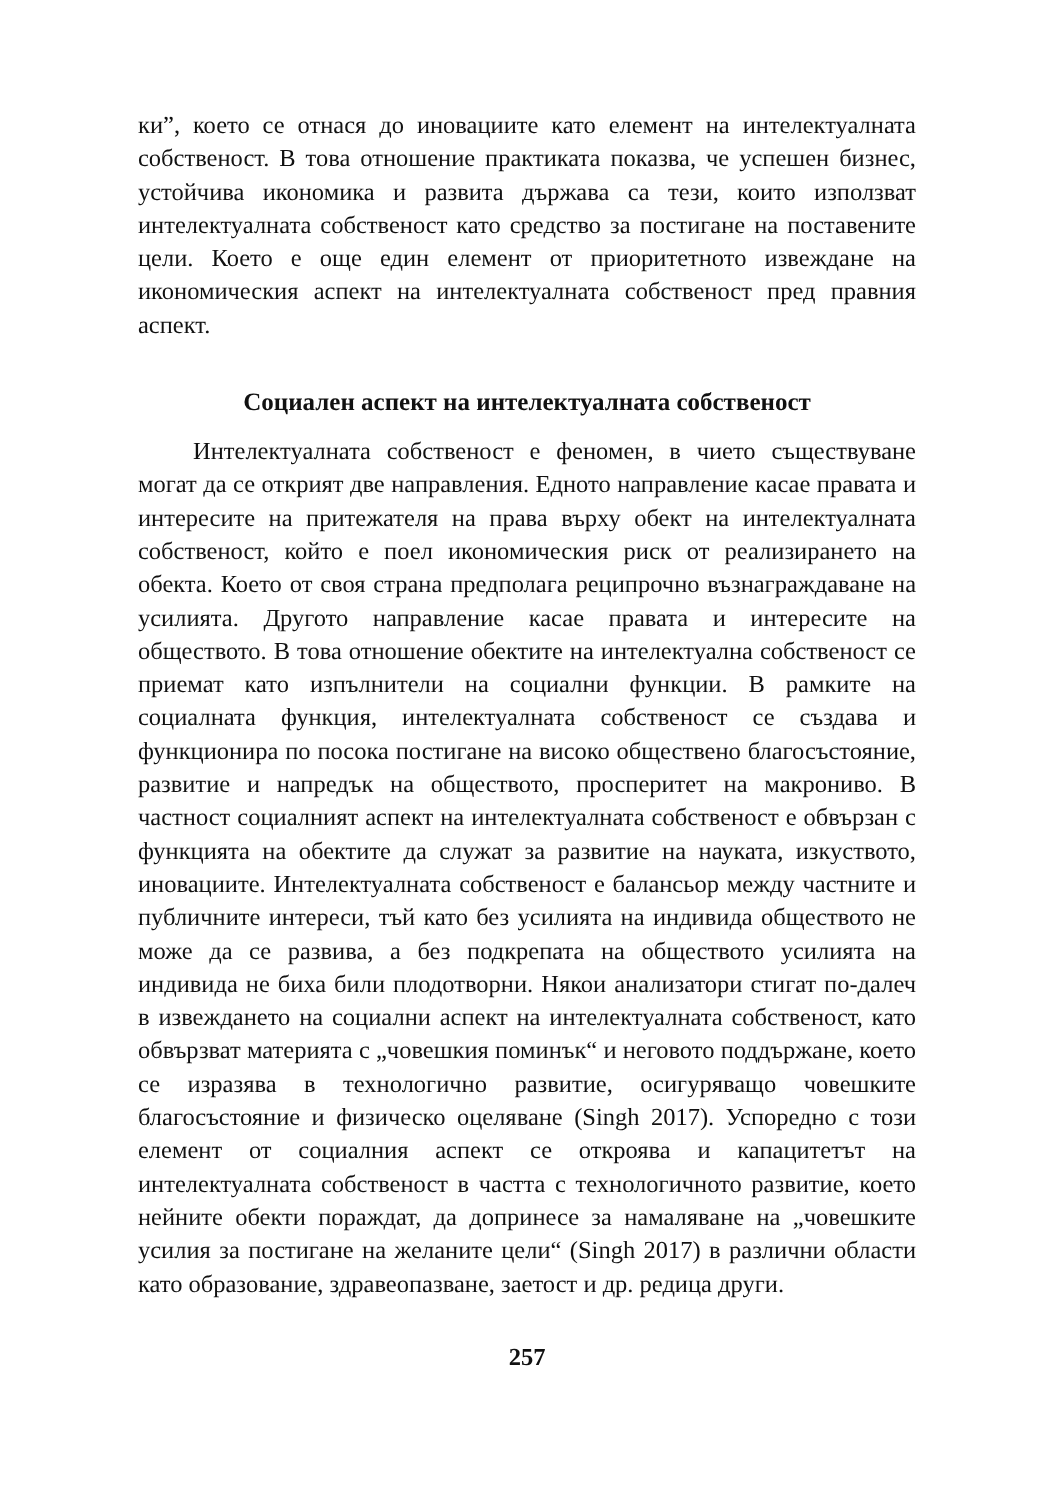ки”, което се отнася до иновациите като елемент на интелектуалната собственост. В това отношение практиката показва, че успешен бизнес, устойчива икономика и развита държава са тези, които използват интелектуалната собственост като средство за постигане на поставените цели. Което е още един елемент от приоритетното извеждане на икономическия аспект на интелектуалната собственост пред правния аспект.
Социален аспект на интелектуалната собственост
Интелектуалната собственост е феномен, в чието съществуване могат да се открият две направления. Едното направление касае правата и интересите на притежателя на права върху обект на интелектуалната собственост, който е поел икономическия риск от реализирането на обекта. Което от своя страна предполага реципрочно възнаграждаване на усилията. Другото направление касае правата и интересите на обществото. В това отношение обектите на интелектуална собственост се приемат като изпълнители на социални функции. В рамките на социалната функция, интелектуалната собственост се създава и функционира по посока постигане на високо обществено благосъстояние, развитие и напредък на обществото, просперитет на макрониво. В частност социалният аспект на интелектуалната собственост е обвързан с функцията на обектите да служат за развитие на науката, изкуството, иновациите. Интелектуалната собственост е балансьор между частните и публичните интереси, тъй като без усилията на индивида обществото не може да се развива, а без подкрепата на обществото усилията на индивида не биха били плодотворни. Някои анализатори стигат по-далеч в извеждането на социални аспект на интелектуалната собственост, като обвързват материята с „човешкия поминък“ и неговото поддържане, което се изразява в технологично развитие, осигуряващо човешките благосъстояние и физическо оцеляване (Singh 2017). Успоредно с този елемент от социалния аспект се откроява и капацитетът на интелектуалната собственост в частта с технологичното развитие, което нейните обекти пораждат, да допринесе за намаляване на „човешките усилия за постигане на желаните цели“ (Singh 2017) в различни области като образование, здравеопазване, заетост и др. редица други.
257